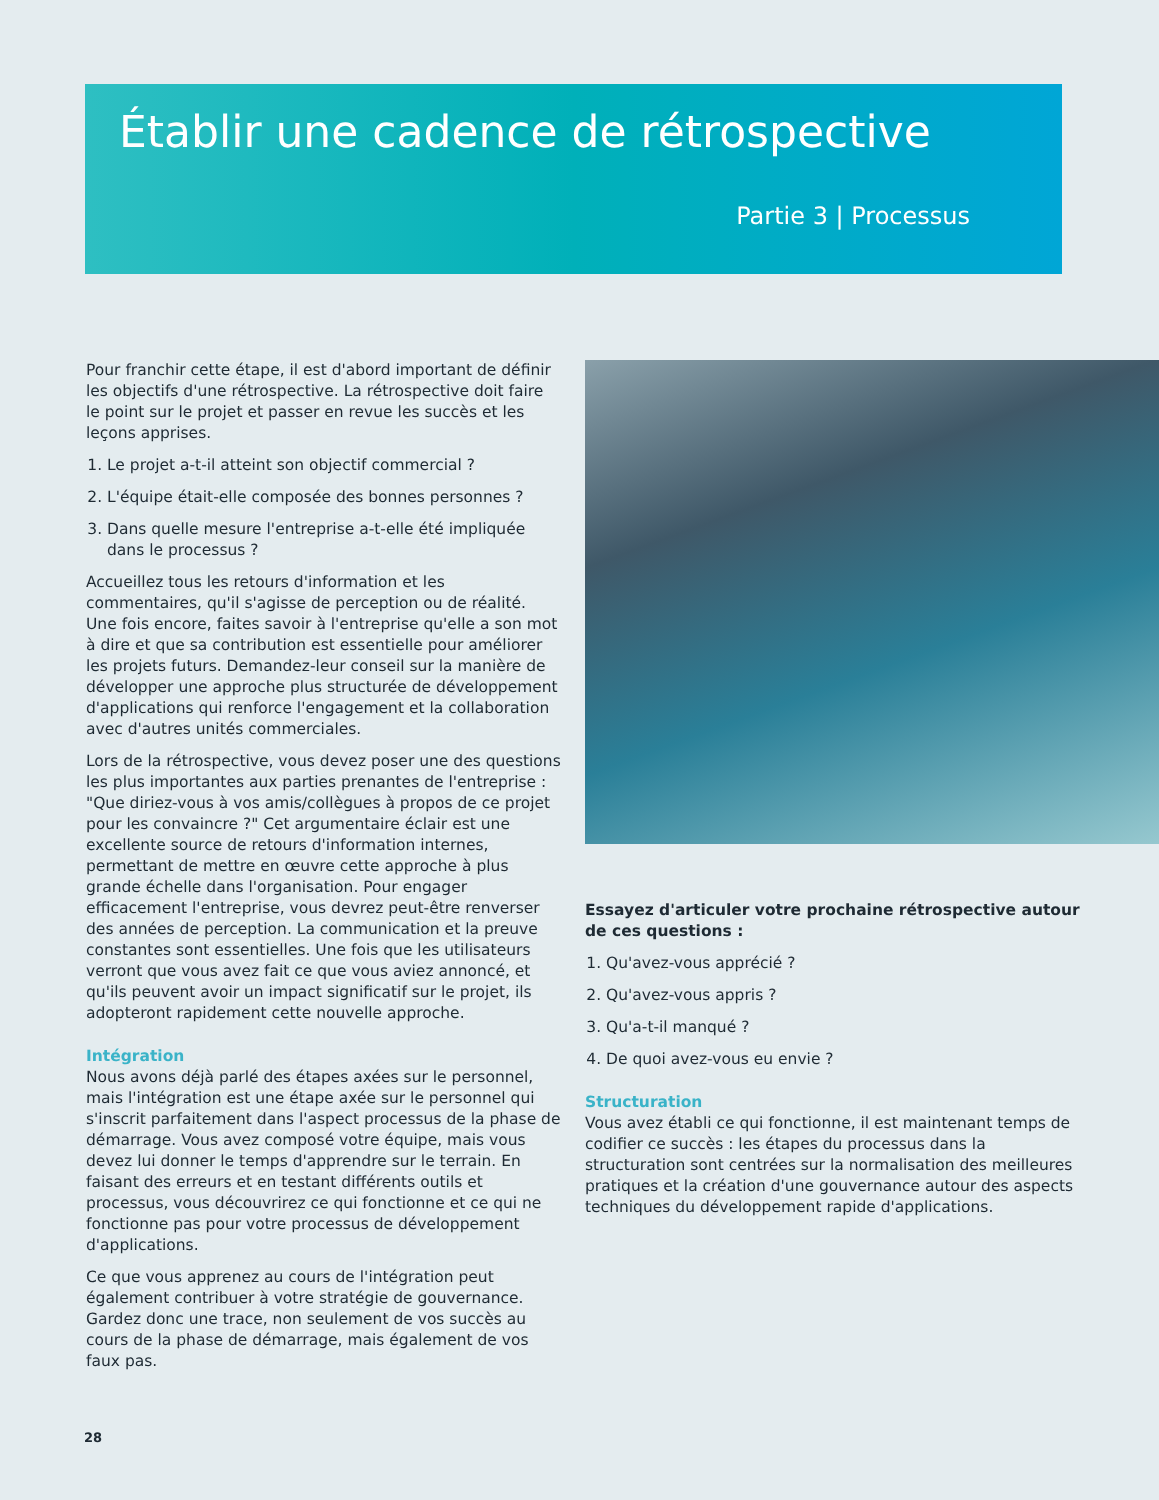Établir une cadence de rétrospective
Partie 3 | Processus
Pour franchir cette étape, il est d'abord important de définir les objectifs d'une rétrospective. La rétrospective doit faire le point sur le projet et passer en revue les succès et les leçons apprises.
1. Le projet a-t-il atteint son objectif commercial ?
2. L'équipe était-elle composée des bonnes personnes ?
3. Dans quelle mesure l'entreprise a-t-elle été impliquée dans le processus ?
Accueillez tous les retours d'information et les commentaires, qu'il s'agisse de perception ou de réalité. Une fois encore, faites savoir à l'entreprise qu'elle a son mot à dire et que sa contribution est essentielle pour améliorer les projets futurs. Demandez-leur conseil sur la manière de développer une approche plus structurée de développement d'applications qui renforce l'engagement et la collaboration avec d'autres unités commerciales.
Lors de la rétrospective, vous devez poser une des questions les plus importantes aux parties prenantes de l'entreprise : "Que diriez-vous à vos amis/collègues à propos de ce projet pour les convaincre ?" Cet argumentaire éclair est une excellente source de retours d'information internes, permettant de mettre en œuvre cette approche à plus grande échelle dans l'organisation. Pour engager efficacement l'entreprise, vous devrez peut-être renverser des années de perception. La communication et la preuve constantes sont essentielles. Une fois que les utilisateurs verront que vous avez fait ce que vous aviez annoncé, et qu'ils peuvent avoir un impact significatif sur le projet, ils adopteront rapidement cette nouvelle approche.
Intégration
Nous avons déjà parlé des étapes axées sur le personnel, mais l'intégration est une étape axée sur le personnel qui s'inscrit parfaitement dans l'aspect processus de la phase de démarrage. Vous avez composé votre équipe, mais vous devez lui donner le temps d'apprendre sur le terrain. En faisant des erreurs et en testant différents outils et processus, vous découvrirez ce qui fonctionne et ce qui ne fonctionne pas pour votre processus de développement d'applications.
Ce que vous apprenez au cours de l'intégration peut également contribuer à votre stratégie de gouvernance. Gardez donc une trace, non seulement de vos succès au cours de la phase de démarrage, mais également de vos faux pas.
Essayez d'articuler votre prochaine rétrospective autour de ces questions :
1. Qu'avez-vous apprécié ?
2. Qu'avez-vous appris ?
3. Qu'a-t-il manqué ?
4. De quoi avez-vous eu envie ?
Structuration
Vous avez établi ce qui fonctionne, il est maintenant temps de codifier ce succès : les étapes du processus dans la structuration sont centrées sur la normalisation des meilleures pratiques et la création d'une gouvernance autour des aspects techniques du développement rapide d'applications.
28